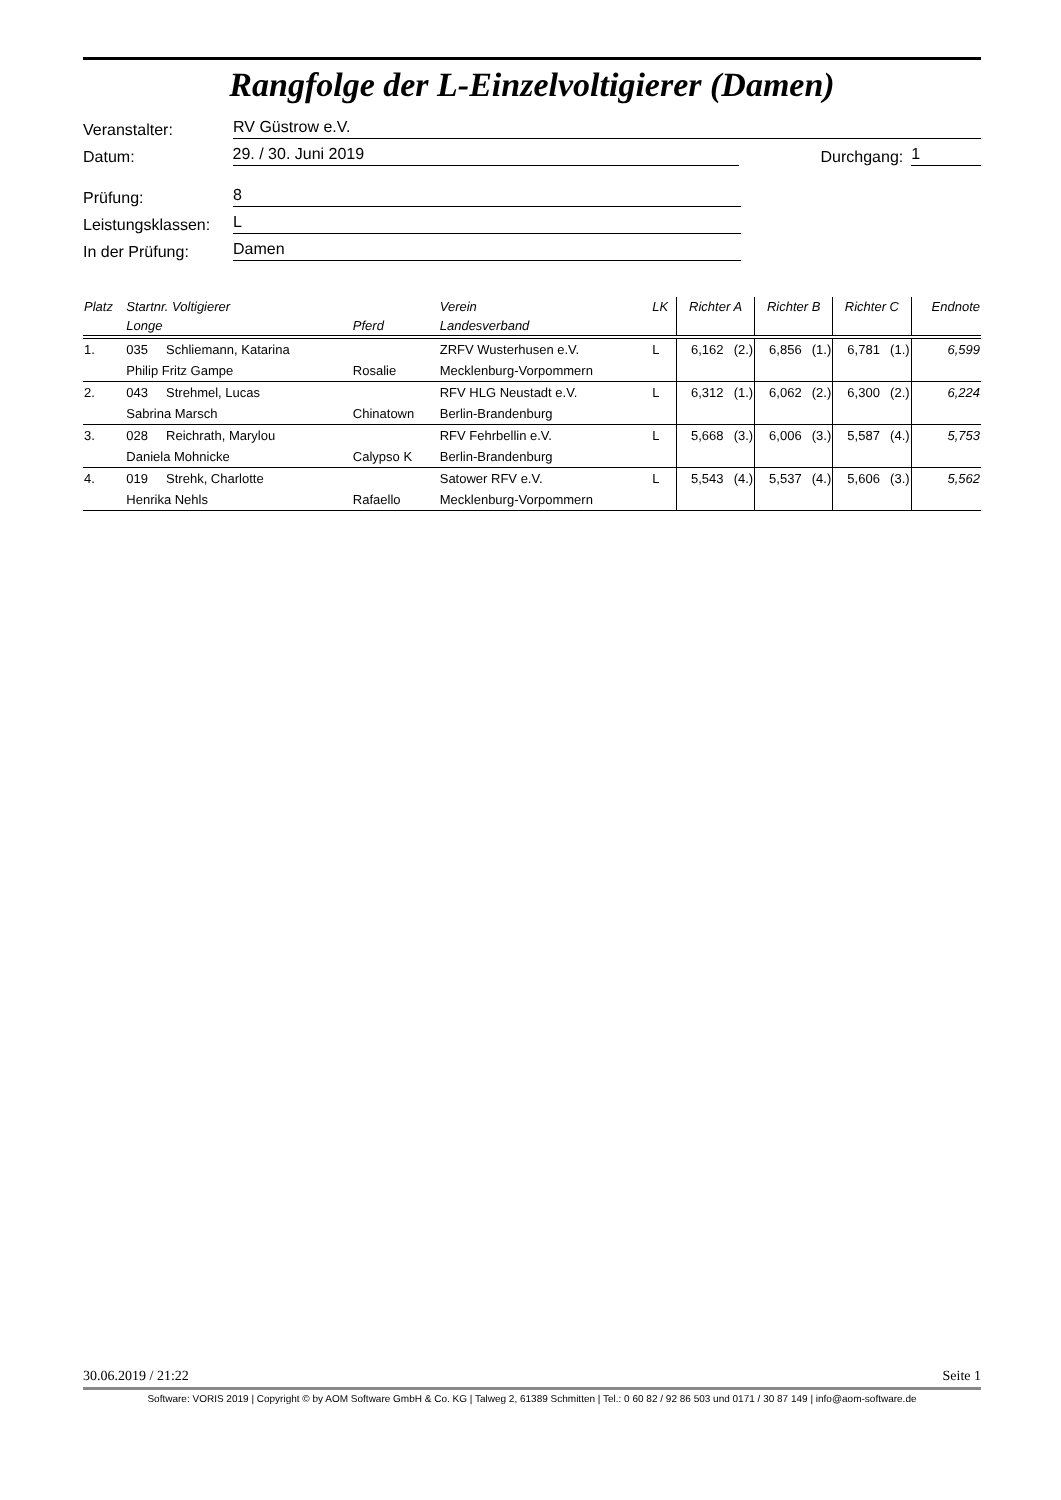Rangfolge der L-Einzelvoltigierer (Damen)
Veranstalter: RV Güstrow e.V.
Datum: 29. / 30. Juni 2019 Durchgang: 1
Prüfung: 8
Leistungsklassen: L
In der Prüfung: Damen
| Platz | Startnr. Voltigierer | | Verein | LK | Richter A | | Richter B | | Richter C | | Endnote |
| --- | --- | --- | --- | --- | --- | --- | --- | --- | --- | --- | --- |
| | Longe | Pferd | Landesverband | | | | | | | | |
| 1. | 035 Schliemann, Katarina | | ZRFV Wusterhusen e.V. | L | 6,162 | (2.) | 6,856 | (1.) | 6,781 | (1.) | 6,599 |
| | Philip Fritz Gampe | Rosalie | Mecklenburg-Vorpommern | | | | | | | | |
| 2. | 043 Strehmel, Lucas | | RFV HLG Neustadt e.V. | L | 6,312 | (1.) | 6,062 | (2.) | 6,300 | (2.) | 6,224 |
| | Sabrina Marsch | Chinatown | Berlin-Brandenburg | | | | | | | | |
| 3. | 028 Reichrath, Marylou | | RFV Fehrbellin e.V. | L | 5,668 | (3.) | 6,006 | (3.) | 5,587 | (4.) | 5,753 |
| | Daniela Mohnicke | Calypso K | Berlin-Brandenburg | | | | | | | | |
| 4. | 019 Strehk, Charlotte | | Satower RFV e.V. | L | 5,543 | (4.) | 5,537 | (4.) | 5,606 | (3.) | 5,562 |
| | Henrika Nehls | Rafaello | Mecklenburg-Vorpommern | | | | | | | | |
30.06.2019 / 21:22 Seite 1
Software: VORIS 2019 | Copyright © by AOM Software GmbH & Co. KG | Talweg 2, 61389 Schmitten | Tel.: 0 60 82 / 92 86 503 und 0171 / 30 87 149 | info@aom-software.de